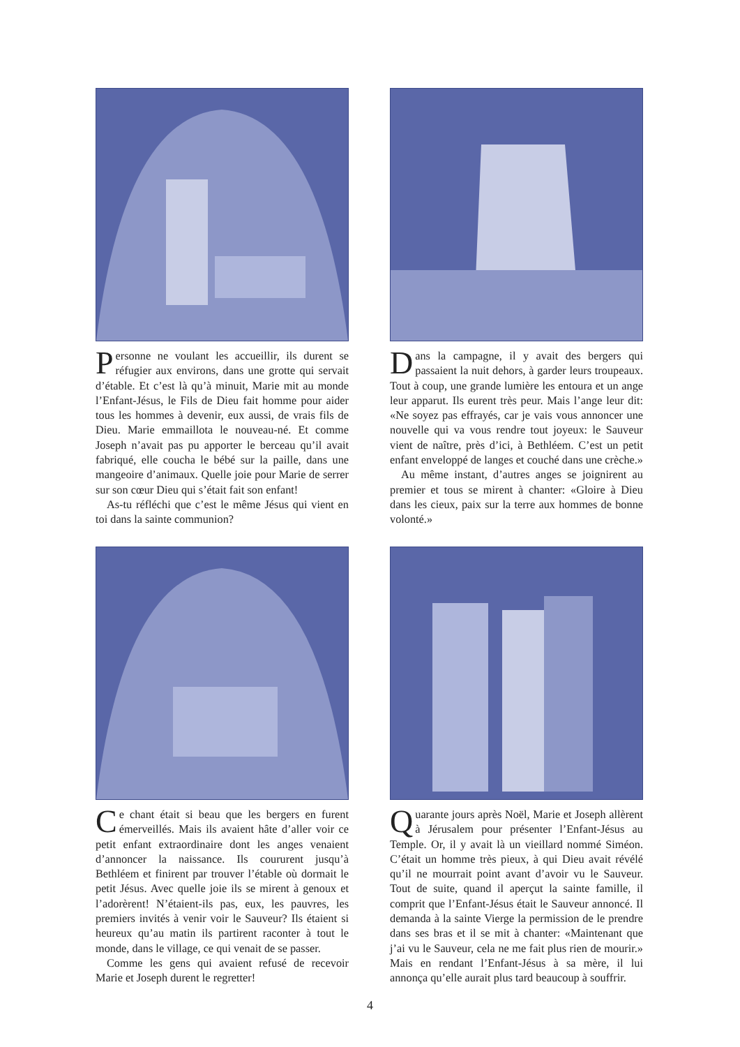Personne ne voulant les accueillir, ils durent se réfugier aux environs, dans une grotte qui servait d’étable. Et c’est là qu’à minuit, Marie mit au monde l’Enfant-Jésus, le Fils de Dieu fait homme pour aider tous les hommes à devenir, eux aussi, de vrais fils de Dieu. Marie emmaillota le nouveau-né. Et comme Joseph n’avait pas pu apporter le berceau qu’il avait fabriqué, elle coucha le bébé sur la paille, dans une mangeoire d’animaux. Quelle joie pour Marie de serrer sur son cœur Dieu qui s’était fait son enfant!
As-tu réfléchi que c’est le même Jésus qui vient en toi dans la sainte communion?
Dans la campagne, il y avait des bergers qui passaient la nuit dehors, à garder leurs troupeaux. Tout à coup, une grande lumière les entoura et un ange leur apparut. Ils eurent très peur. Mais l’ange leur dit: «Ne soyez pas effrayés, car je vais vous annoncer une nouvelle qui va vous rendre tout joyeux: le Sauveur vient de naître, près d’ici, à Bethléem. C’est un petit enfant enveloppé de langes et couché dans une crèche.»
Au même instant, d’autres anges se joignirent au premier et tous se mirent à chanter: «Gloire à Dieu dans les cieux, paix sur la terre aux hommes de bonne volonté.»
Ce chant était si beau que les bergers en furent émerveillés. Mais ils avaient hâte d’aller voir ce petit enfant extraordinaire dont les anges venaient d’annoncer la naissance. Ils coururent jusqu’à Bethléem et finirent par trouver l’étable où dormait le petit Jésus. Avec quelle joie ils se mirent à genoux et l’adorèrent! N’étaient-ils pas, eux, les pauvres, les premiers invités à venir voir le Sauveur? Ils étaient si heureux qu’au matin ils partirent raconter à tout le monde, dans le village, ce qui venait de se passer.
Comme les gens qui avaient refusé de recevoir Marie et Joseph durent le regretter!
Quarante jours après Noël, Marie et Joseph allèrent à Jérusalem pour présenter l’Enfant-Jésus au Temple. Or, il y avait là un vieillard nommé Siméon. C’était un homme très pieux, à qui Dieu avait révélé qu’il ne mourrait point avant d’avoir vu le Sauveur. Tout de suite, quand il aperçut la sainte famille, il comprit que l’Enfant-Jésus était le Sauveur annoncé. Il demanda à la sainte Vierge la permission de le prendre dans ses bras et il se mit à chanter: «Maintenant que j’ai vu le Sauveur, cela ne me fait plus rien de mourir.» Mais en rendant l’Enfant-Jésus à sa mère, il lui annonça qu’elle aurait plus tard beaucoup à souffrir.
4